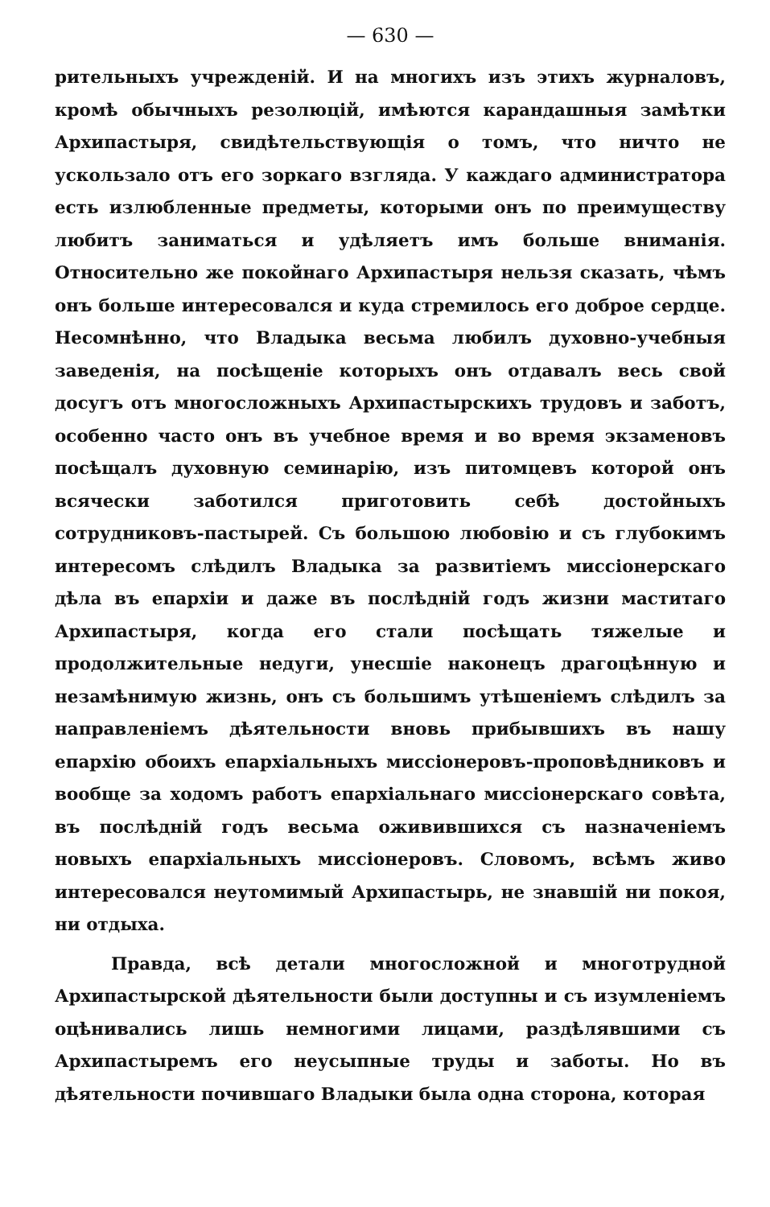— 630 —
рительныхъ учрежденій. И на многихъ изъ этихъ журналовъ, кромѣ обычныхъ резолюцій, имѣются карандашныя замѣтки Архипастыря, свидѣтельствующія о томъ, что ничто не ускользало отъ его зоркаго взгляда. У каждаго администратора есть излюбленные предметы, которыми онъ по преимуществу любитъ заниматься и удѣляетъ имъ больше вниманія. Относительно же покойнаго Архипастыря нельзя сказать, чѣмъ онъ больше интересовался и куда стремилось его доброе сердце. Несомнѣнно, что Владыка весьма любилъ духовно-учебныя заведенія, на посѣщеніе которыхъ онъ отдавалъ весь свой досугъ отъ многосложныхъ Архипастырскихъ трудовъ и заботъ, особенно часто онъ въ учебное время и во время экзаменовъ посѣщалъ духовную семинарію, изъ питомцевъ которой онъ всячески заботился приготовить себѣ достойныхъ сотрудниковъ-пастырей. Съ большою любовію и съ глубокимъ интересомъ слѣдилъ Владыка за развитіемъ миссіонерскаго дѣла въ епархіи и даже въ послѣдній годъ жизни маститаго Архипастыря, когда его стали посѣщать тяжелые и продолжительные недуги, унесшіе наконецъ драгоцѣнную и незамѣнимую жизнь, онъ съ большимъ утѣшеніемъ слѣдилъ за направленіемъ дѣятельности вновь прибывшихъ въ нашу епархію обоихъ епархіальныхъ миссіонеровъ-проповѣдниковъ и вообще за ходомъ работъ епархіальнаго миссіонерскаго совѣта, въ послѣдній годъ весьма оживившихся съ назначеніемъ новыхъ епархіальныхъ миссіонеровъ. Словомъ, всѣмъ живо интересовался неутомимый Архипастырь, не знавшій ни покоя, ни отдыха.
Правда, всѣ детали многосложной и многотрудной Архипастырской дѣятельности были доступны и съ изумленіемъ оцѣнивались лишь немногими лицами, раздѣлявшими съ Архипастыремъ его неусыпные труды и заботы. Но въ дѣятельности почившаго Владыки была одна сторона, которая